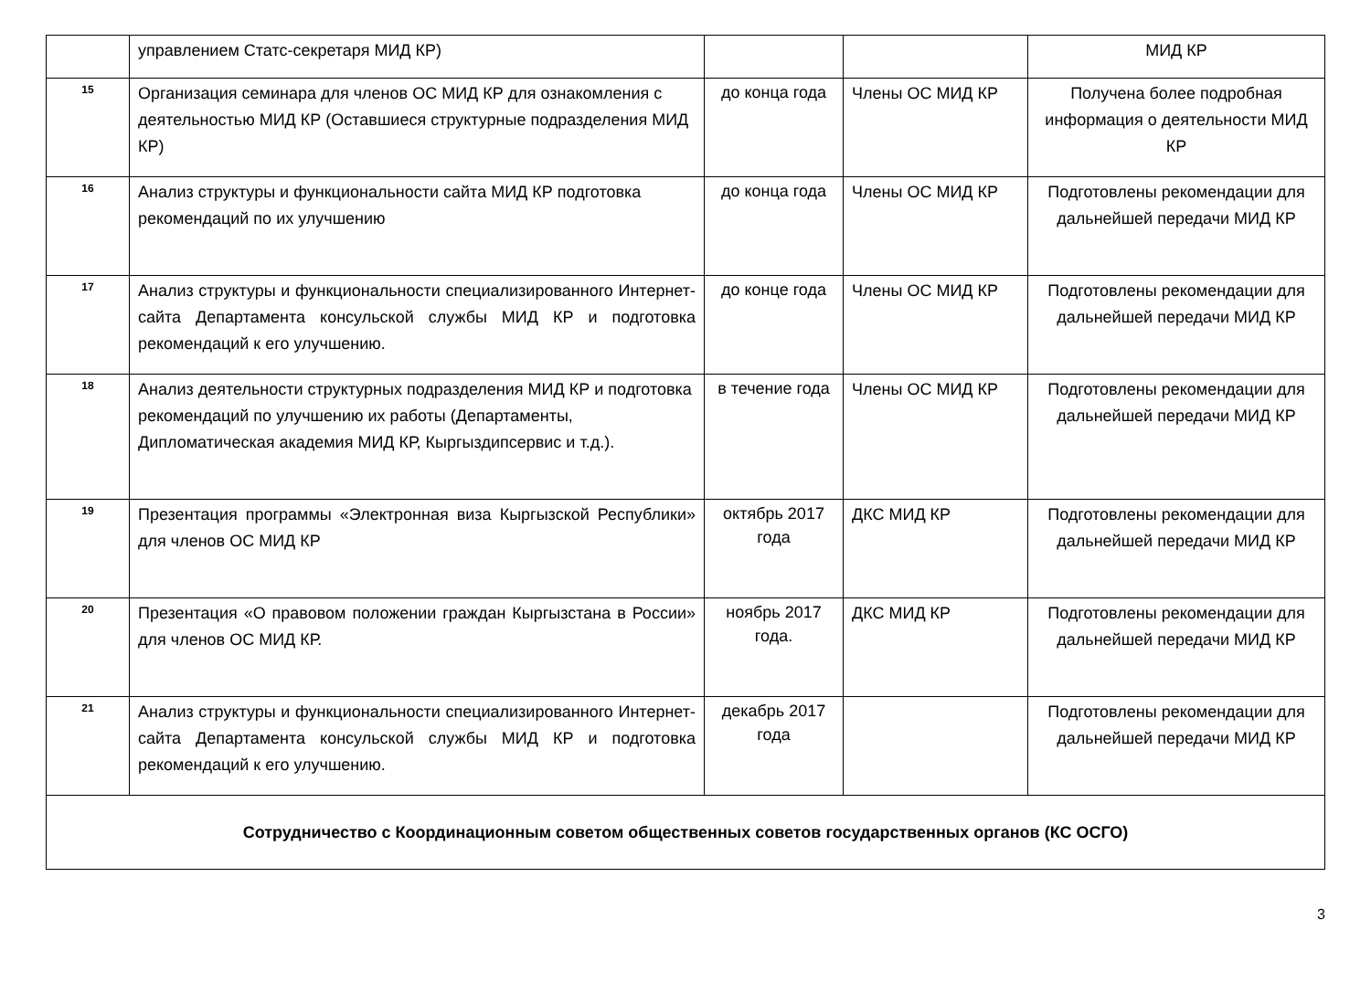| | управлением Статс-секретаря МИД КР) | | | МИД КР |
| 15 | Организация семинара для членов ОС МИД КР для ознакомления с деятельностью МИД КР (Оставшиеся структурные подразделения МИД КР) | до конца года | Члены ОС МИД КР | Получена более подробная информация о деятельности МИД КР |
| 16 | Анализ структуры и функциональности сайта МИД КР подготовка рекомендаций по их улучшению | до конца года | Члены ОС МИД КР | Подготовлены рекомендации для дальнейшей передачи МИД КР |
| 17 | Анализ структуры и функциональности специализированного Интернет-сайта Департамента консульской службы МИД КР и подготовка рекомендаций к его улучшению. | до конце года | Члены ОС МИД КР | Подготовлены рекомендации для дальнейшей передачи МИД КР |
| 18 | Анализ деятельности структурных подразделения МИД КР и подготовка рекомендаций по улучшению их работы (Департаменты, Дипломатическая академия МИД КР, Кыргыздипсервис и т.д.). | в течение года | Члены ОС МИД КР | Подготовлены рекомендации для дальнейшей передачи МИД КР |
| 19 | Презентация программы «Электронная виза Кыргызской Республики» для членов ОС МИД КР | октябрь 2017 года | ДКС МИД КР | Подготовлены рекомендации для дальнейшей передачи МИД КР |
| 20 | Презентация «О правовом положении граждан Кыргызстана в России» для членов ОС МИД КР. | ноябрь 2017 года. | ДКС МИД КР | Подготовлены рекомендации для дальнейшей передачи МИД КР |
| 21 | Анализ структуры и функциональности специализированного Интернет-сайта Департамента консульской службы МИД КР и подготовка рекомендаций к его улучшению. | декабрь 2017 года | | Подготовлены рекомендации для дальнейшей передачи МИД КР |
| Сотрудничество с Координационным советом общественных советов государственных органов (КС ОСГО) | | | | |
3